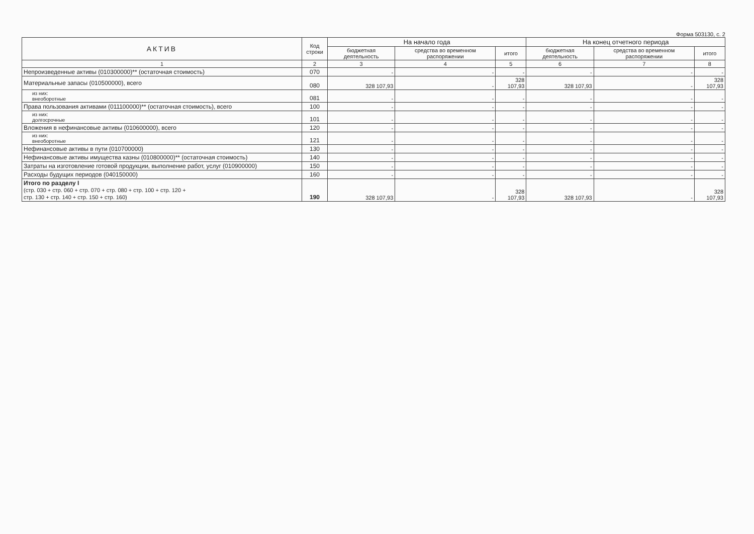Форма 503130, с. 2
| АКТИВ | Код строки | На начало года | | | На конец отчетного периода | | |
| --- | --- | --- | --- | --- | --- | --- | --- |
| | | бюджетная деятельность | средства во временном распоряжении | итого | бюджетная деятельность | средства во временном распоряжении | итого |
| 1 | 2 | 3 | 4 | 5 | 6 | 7 | 8 |
| Непроизведенные активы (010300000)** (остаточная стоимость) | 070 | - | - | - | - | - | - |
| Материальные запасы (010500000), всего | 080 | 328 107,93 | - | 328 107,93 | 328 107,93 | - | 328 107,93 |
| из них: внеоборотные | 081 | - | - | - | - | - | - |
| Права пользования активами (011100000)** (остаточная стоимость), всего | 100 | - | - | - | - | - | - |
| из них: долгосрочные | 101 | - | - | - | - | - | - |
| Вложения в нефинансовые активы (010600000), всего | 120 | - | - | - | - | - | - |
| из них: внеоборотные | 121 | - | - | - | - | - | - |
| Нефинансовые активы в пути (010700000) | 130 | - | - | - | - | - | - |
| Нефинансовые активы имущества казны (010800000)** (остаточная стоимость) | 140 | - | - | - | - | - | - |
| Затраты на изготовление готовой продукции, выполнение работ, услуг (010900000) | 150 | - | - | - | - | - | - |
| Расходы будущих периодов (040150000) | 160 | - | - | - | - | - | - |
| Итого по разделу I (стр. 030 + стр. 060 + стр. 070 + стр. 080 + стр. 100 + стр. 120 + стр. 130 + стр. 140 + стр. 150 + стр. 160) | 190 | 328 107,93 | - | 328 107,93 | 328 107,93 | - | 328 107,93 |